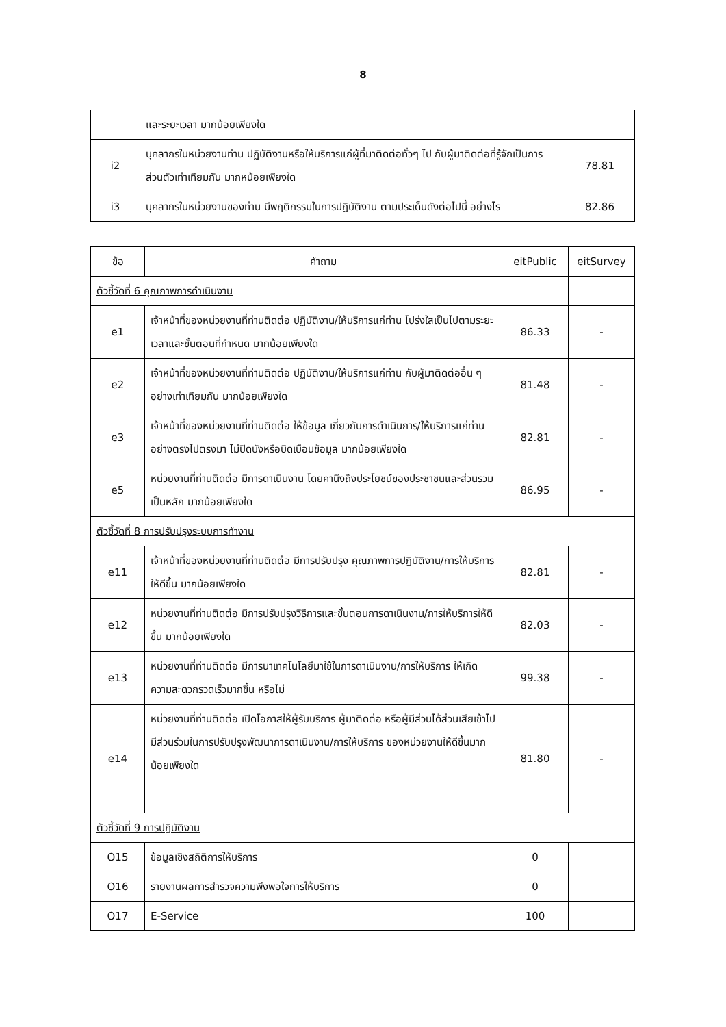8
| | และระยะเวลา มากน้อยเพียงใด | |
| i2 | บุคลากรในหน่วยงานท่าน ปฏิบัติงานหรือให้บริการแก่ผู้ที่มาติดต่อทั่วๆ ไป กับผู้มาติดต่อที่รู้จักเป็นการส่วนตัวเท่าเทียมกัน มากหน้อยเพียงใด | 78.81 |
| i3 | บุคลากรในหน่วยงานของท่าน มีพฤติกรรมในการปฏิบัติงาน ตามประเด็นดังต่อไปนี้ อย่างไร | 82.86 |
| ข้อ | คำถาม | eitPublic | eitSurvey |
| --- | --- | --- | --- |
| ตัวชี้วัดที่ 6 คุณภาพการดำเนินงาน | | | |
| e1 | เจ้าหน้าที่ของหน่วยงานที่ท่านติดต่อ ปฏิบัติงาน/ให้บริการแก่ท่าน โปร่งใสเป็นไปตามระยะเวลาและขั้นตอนที่กำหนด มากน้อยเพียงใด | 86.33 | - |
| e2 | เจ้าหน้าที่ของหน่วยงานที่ท่านติดต่อ ปฏิบัติงาน/ให้บริการแก่ท่าน กับผู้มาติดต่ออื่น ๆอย่างเท่าเทียมกัน มากน้อยเพียงใด | 81.48 | - |
| e3 | เจ้าหน้าที่ของหน่วยงานที่ท่านติดต่อ ให้ข้อมูล เกี่ยวกับการดำเนินการ/ให้บริการแก่ท่าน อย่างตรงไปตรงมา ไม่ปิดบังหรือบิดเบือนข้อมูล มากน้อยเพียงใด | 82.81 | - |
| e5 | หน่วยงานที่ท่านติดต่อ มีการดาเนินงาน โดยคานึงถึงประโยชน์ของประชาชนและส่วนรวมเป็นหลัก มากน้อยเพียงใด | 86.95 | - |
| ตัวชี้วัดที่ 8 การปรับปรุงระบบการทำงาน | | | |
| e11 | เจ้าหน้าที่ของหน่วยงานที่ท่านติดต่อ มีการปรับปรุง คุณภาพการปฏิบัติงาน/การให้บริการให้ดีขึ้น มากน้อยเพียงใด | 82.81 | - |
| e12 | หน่วยงานที่ท่านติดต่อ มีการปรับปรุงวิธีการและขั้นตอนการดาเนินงาน/การให้บริการให้ดีขึ้น มากน้อยเพียงใด | 82.03 | - |
| e13 | หน่วยงานที่ท่านติดต่อ มีการนาเทคโนโลยีมาใช้ในการดาเนินงาน/การให้บริการ ให้เกิดความสะดวกรวดเร็วมากขึ้น หรือไม่ | 99.38 | - |
| e14 | หน่วยงานที่ท่านติดต่อ เปิดโอกาสให้ผู้รับบริการ ผู้มาติดต่อ หรือผู้มีส่วนได้ส่วนเสียเข้าไปมีส่วนร่วมในการปรับปรุงพัฒนาการดาเนินงาน/การให้บริการ ของหน่วยงานให้ดีขึ้นมากน้อยเพียงใด | 81.80 | - |
| ตัวชี้วัดที่ 9 การปฏิบัติงาน | | | |
| O15 | ข้อมูลเชิงสถิติการให้บริการ | 0 | |
| O16 | รายงานผลการสำรวจความพึงพอใจการให้บริการ | 0 | |
| O17 | E-Service | 100 | |